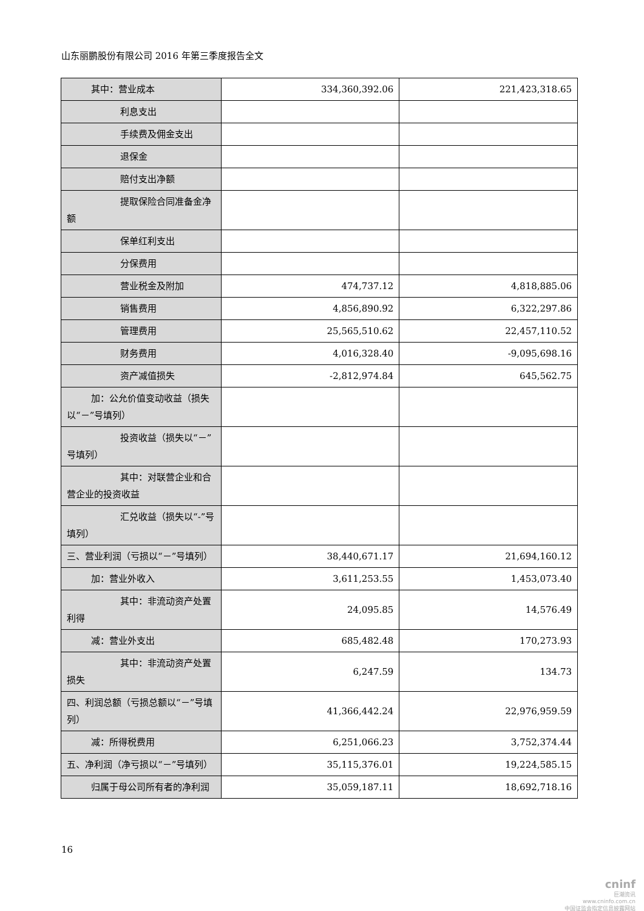山东丽鹏股份有限公司 2016 年第三季度报告全文
| 其中：营业成本 | 334,360,392.06 | 221,423,318.65 |
| 利息支出 | | |
| 手续费及佣金支出 | | |
| 退保金 | | |
| 赔付支出净额 | | |
| 提取保险合同准备金净 额 | | |
| 保单红利支出 | | |
| 分保费用 | | |
| 营业税金及附加 | 474,737.12 | 4,818,885.06 |
| 销售费用 | 4,856,890.92 | 6,322,297.86 |
| 管理费用 | 25,565,510.62 | 22,457,110.52 |
| 财务费用 | 4,016,328.40 | -9,095,698.16 |
| 资产减值损失 | -2,812,974.84 | 645,562.75 |
| 加：公允价值变动收益（损失 以“－”号填列） | | |
| 投资收益（损失以“－” 号填列） | | |
| 其中：对联营企业和合 营企业的投资收益 | | |
| 汇兑收益（损失以“-”号 填列） | | |
| 三、营业利润（亏损以“－”号填列） | 38,440,671.17 | 21,694,160.12 |
| 加：营业外收入 | 3,611,253.55 | 1,453,073.40 |
| 其中：非流动资产处置利 得 | 24,095.85 | 14,576.49 |
| 减：营业外支出 | 685,482.48 | 170,273.93 |
| 其中：非流动资产处置损 失 | 6,247.59 | 134.73 |
| 四、利润总额（亏损总额以“－”号填列） | 41,366,442.24 | 22,976,959.59 |
| 减：所得税费用 | 6,251,066.23 | 3,752,374.44 |
| 五、净利润（净亏损以“－”号填列） | 35,115,376.01 | 19,224,585.15 |
| 归属于母公司所有者的净利润 | 35,059,187.11 | 18,692,718.16 |
16
cninf
巨潮资讯
www.cninfo.com.cn
中国证监会指定信息披露网站